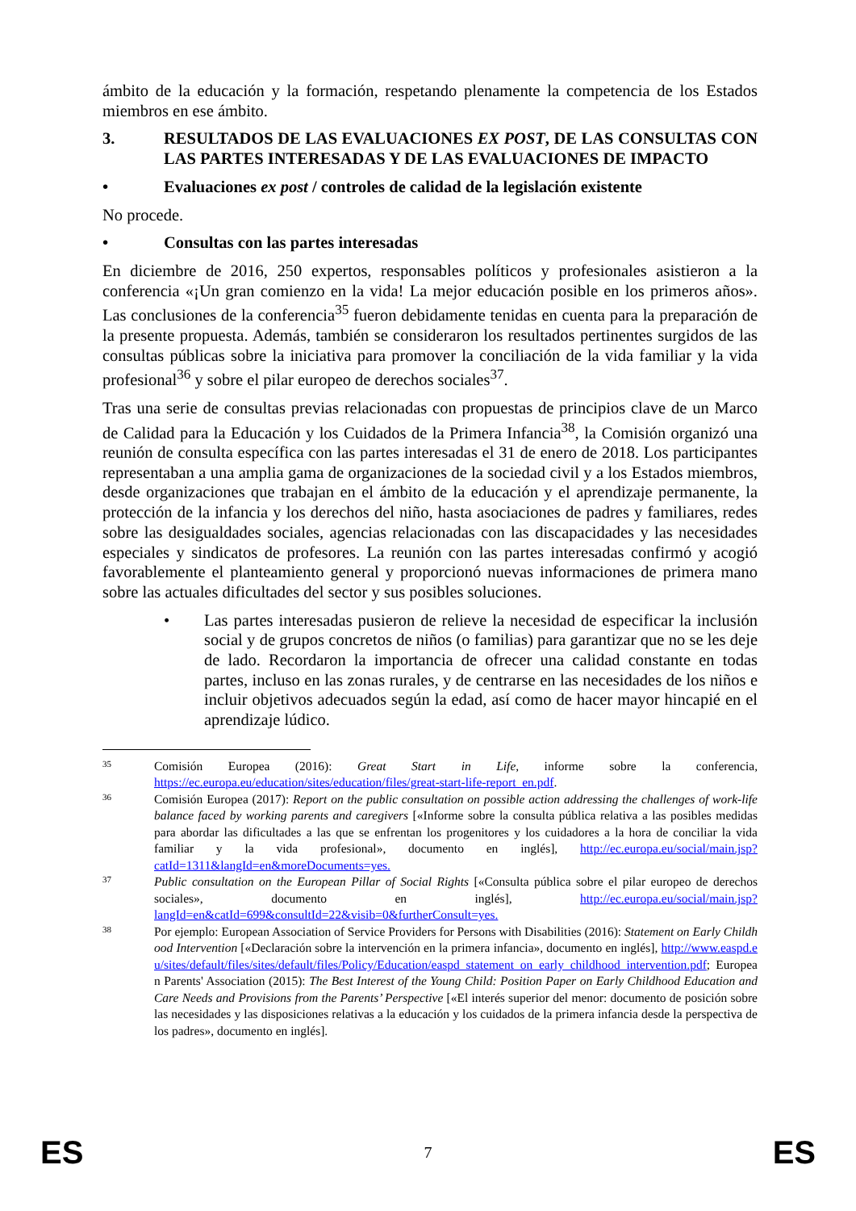ámbito de la educación y la formación, respetando plenamente la competencia de los Estados miembros en ese ámbito.
3. RESULTADOS DE LAS EVALUACIONES EX POST, DE LAS CONSULTAS CON LAS PARTES INTERESADAS Y DE LAS EVALUACIONES DE IMPACTO
• Evaluaciones ex post / controles de calidad de la legislación existente
No procede.
• Consultas con las partes interesadas
En diciembre de 2016, 250 expertos, responsables políticos y profesionales asistieron a la conferencia «¡Un gran comienzo en la vida! La mejor educación posible en los primeros años». Las conclusiones de la conferencia<sup>35</sup> fueron debidamente tenidas en cuenta para la preparación de la presente propuesta. Además, también se consideraron los resultados pertinentes surgidos de las consultas públicas sobre la iniciativa para promover la conciliación de la vida familiar y la vida profesional<sup>36</sup> y sobre el pilar europeo de derechos sociales<sup>37</sup>.
Tras una serie de consultas previas relacionadas con propuestas de principios clave de un Marco de Calidad para la Educación y los Cuidados de la Primera Infancia<sup>38</sup>, la Comisión organizó una reunión de consulta específica con las partes interesadas el 31 de enero de 2018. Los participantes representaban a una amplia gama de organizaciones de la sociedad civil y a los Estados miembros, desde organizaciones que trabajan en el ámbito de la educación y el aprendizaje permanente, la protección de la infancia y los derechos del niño, hasta asociaciones de padres y familiares, redes sobre las desigualdades sociales, agencias relacionadas con las discapacidades y las necesidades especiales y sindicatos de profesores. La reunión con las partes interesadas confirmó y acogió favorablemente el planteamiento general y proporcionó nuevas informaciones de primera mano sobre las actuales dificultades del sector y sus posibles soluciones.
• Las partes interesadas pusieron de relieve la necesidad de especificar la inclusión social y de grupos concretos de niños (o familias) para garantizar que no se les deje de lado. Recordaron la importancia de ofrecer una calidad constante en todas partes, incluso en las zonas rurales, y de centrarse en las necesidades de los niños e incluir objetivos adecuados según la edad, así como de hacer mayor hincapié en el aprendizaje lúdico.
35 Comisión Europea (2016): Great Start in Life, informe sobre la conferencia, https://ec.europa.eu/education/sites/education/files/great-start-life-report_en.pdf.
36 Comisión Europea (2017): Report on the public consultation on possible action addressing the challenges of work-life balance faced by working parents and caregivers [«Informe sobre la consulta pública relativa a las posibles medidas para abordar las dificultades a las que se enfrentan los progenitores y los cuidadores a la hora de conciliar la vida familiar y la vida profesional», documento en inglés], http://ec.europa.eu/social/main.jsp?catId=1311&langId=en&moreDocuments=yes.
37 Public consultation on the European Pillar of Social Rights [«Consulta pública sobre el pilar europeo de derechos sociales», documento en inglés], http://ec.europa.eu/social/main.jsp?langId=en&catId=699&consultId=22&visib=0&furtherConsult=yes.
38 Por ejemplo: European Association of Service Providers for Persons with Disabilities (2016): Statement on Early Childhood Intervention [«Declaración sobre la intervención en la primera infancia», documento en inglés], http://www.easpd.eu/sites/default/files/sites/default/files/Policy/Education/easpd_statement_on_early_childhood_intervention.pdf; European Parents' Association (2015): The Best Interest of the Young Child: Position Paper on Early Childhood Education and Care Needs and Provisions from the Parents’ Perspective [«El interés superior del menor: documento de posición sobre las necesidades y las disposiciones relativas a la educación y los cuidados de la primera infancia desde la perspectiva de los padres», documento en inglés].
ES 7 ES